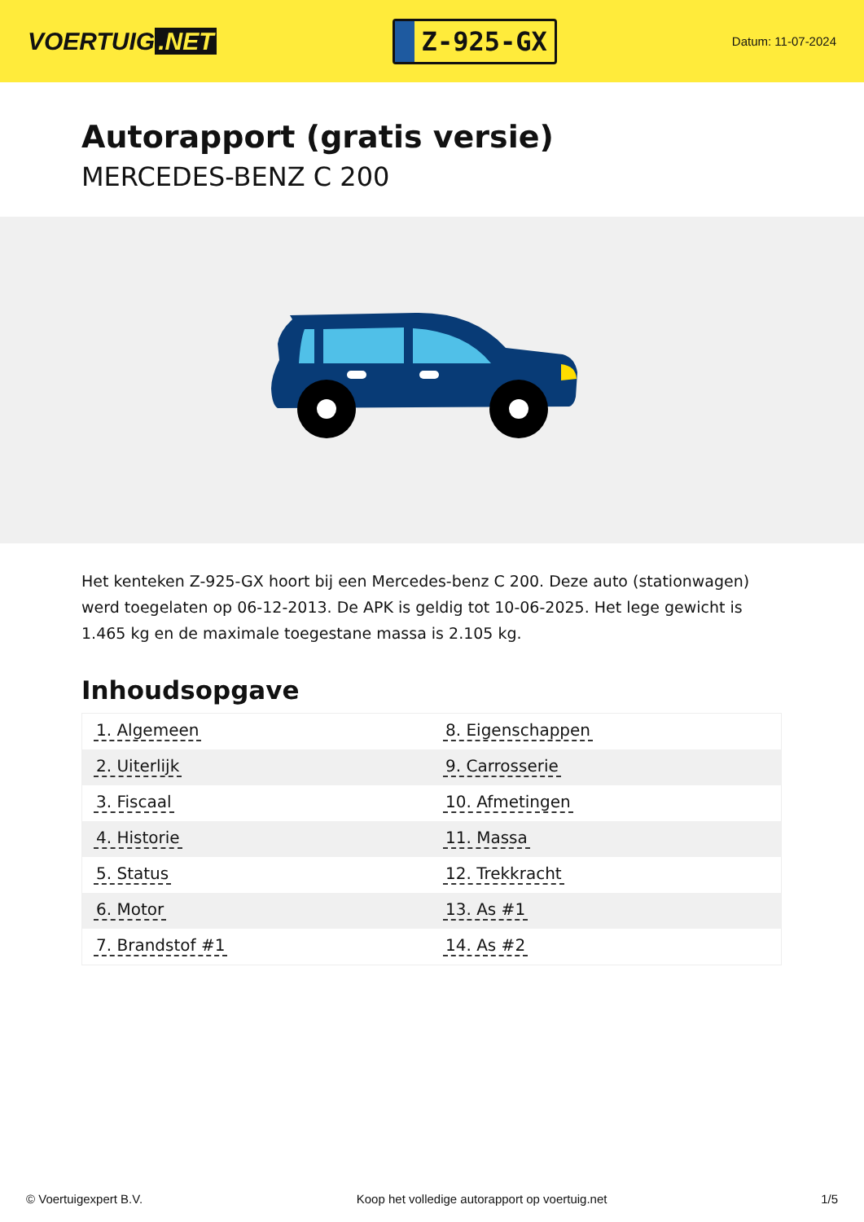VOERTUIG.NET
Z-925-GX
Datum: 11-07-2024
Autorapport (gratis versie)
MERCEDES-BENZ C 200
Het kenteken Z-925-GX hoort bij een Mercedes-benz C 200. Deze auto (stationwagen) werd toegelaten op 06-12-2013. De APK is geldig tot 10-06-2025. Het lege gewicht is 1.465 kg en de maximale toegestane massa is 2.105 kg.
Inhoudsopgave
| 1. Algemeen | 8. Eigenschappen |
| 2. Uiterlijk | 9. Carrosserie |
| 3. Fiscaal | 10. Afmetingen |
| 4. Historie | 11. Massa |
| 5. Status | 12. Trekkracht |
| 6. Motor | 13. As #1 |
| 7. Brandstof #1 | 14. As #2 |
© Voertuigexpert B.V. Koop het volledige autorapport op voertuig.net 1/5